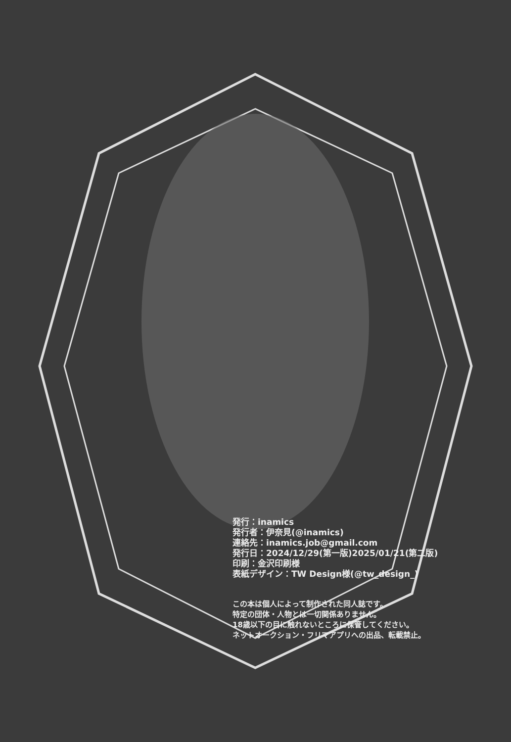発行：inamics
発行者：伊奈見(@inamics)
連絡先：inamics.job@gmail.com
発行日：2024/12/29(第一版)2025/01/21(第二版)
印刷：金沢印刷様
表紙デザイン：TW Design様(@tw_design_)
この本は個人によって制作された同人誌です。
特定の団体・人物とは一切関係ありません。
18歳以下の目に触れないところに保管してください。
ネットオークション・フリマアプリへの出品、転載禁止。